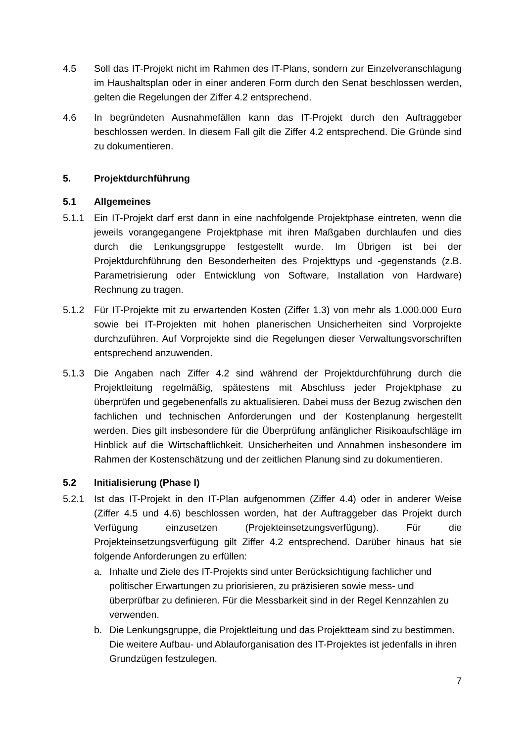4.5 Soll das IT-Projekt nicht im Rahmen des IT-Plans, sondern zur Einzelveranschlagung im Haushaltsplan oder in einer anderen Form durch den Senat beschlossen werden, gelten die Regelungen der Ziffer 4.2 entsprechend.
4.6 In begründeten Ausnahmefällen kann das IT-Projekt durch den Auftraggeber beschlossen werden. In diesem Fall gilt die Ziffer 4.2 entsprechend. Die Gründe sind zu dokumentieren.
5. Projektdurchführung
5.1 Allgemeines
5.1.1 Ein IT-Projekt darf erst dann in eine nachfolgende Projektphase eintreten, wenn die jeweils vorangegangene Projektphase mit ihren Maßgaben durchlaufen und dies durch die Lenkungsgruppe festgestellt wurde. Im Übrigen ist bei der Projektdurchführung den Besonderheiten des Projekttyps und -gegenstands (z.B. Parametrisierung oder Entwicklung von Software, Installation von Hardware) Rechnung zu tragen.
5.1.2 Für IT-Projekte mit zu erwartenden Kosten (Ziffer 1.3) von mehr als 1.000.000 Euro sowie bei IT-Projekten mit hohen planerischen Unsicherheiten sind Vorprojekte durchzuführen. Auf Vorprojekte sind die Regelungen dieser Verwaltungsvorschriften entsprechend anzuwenden.
5.1.3 Die Angaben nach Ziffer 4.2 sind während der Projektdurchführung durch die Projektleitung regelmäßig, spätestens mit Abschluss jeder Projektphase zu überprüfen und gegebenenfalls zu aktualisieren. Dabei muss der Bezug zwischen den fachlichen und technischen Anforderungen und der Kostenplanung hergestellt werden. Dies gilt insbesondere für die Überprüfung anfänglicher Risikoaufschläge im Hinblick auf die Wirtschaftlichkeit. Unsicherheiten und Annahmen insbesondere im Rahmen der Kostenschätzung und der zeitlichen Planung sind zu dokumentieren.
5.2 Initialisierung (Phase I)
5.2.1 Ist das IT-Projekt in den IT-Plan aufgenommen (Ziffer 4.4) oder in anderer Weise (Ziffer 4.5 und 4.6) beschlossen worden, hat der Auftraggeber das Projekt durch Verfügung einzusetzen (Projekteinsetzungsverfügung). Für die Projekteinsetzungsverfügung gilt Ziffer 4.2 entsprechend. Darüber hinaus hat sie folgende Anforderungen zu erfüllen:
a. Inhalte und Ziele des IT-Projekts sind unter Berücksichtigung fachlicher und politischer Erwartungen zu priorisieren, zu präzisieren sowie mess- und überprüfbar zu definieren. Für die Messbarkeit sind in der Regel Kennzahlen zu verwenden.
b. Die Lenkungsgruppe, die Projektleitung und das Projektteam sind zu bestimmen. Die weitere Aufbau- und Ablauforganisation des IT-Projektes ist jedenfalls in ihren Grundzügen festzulegen.
7